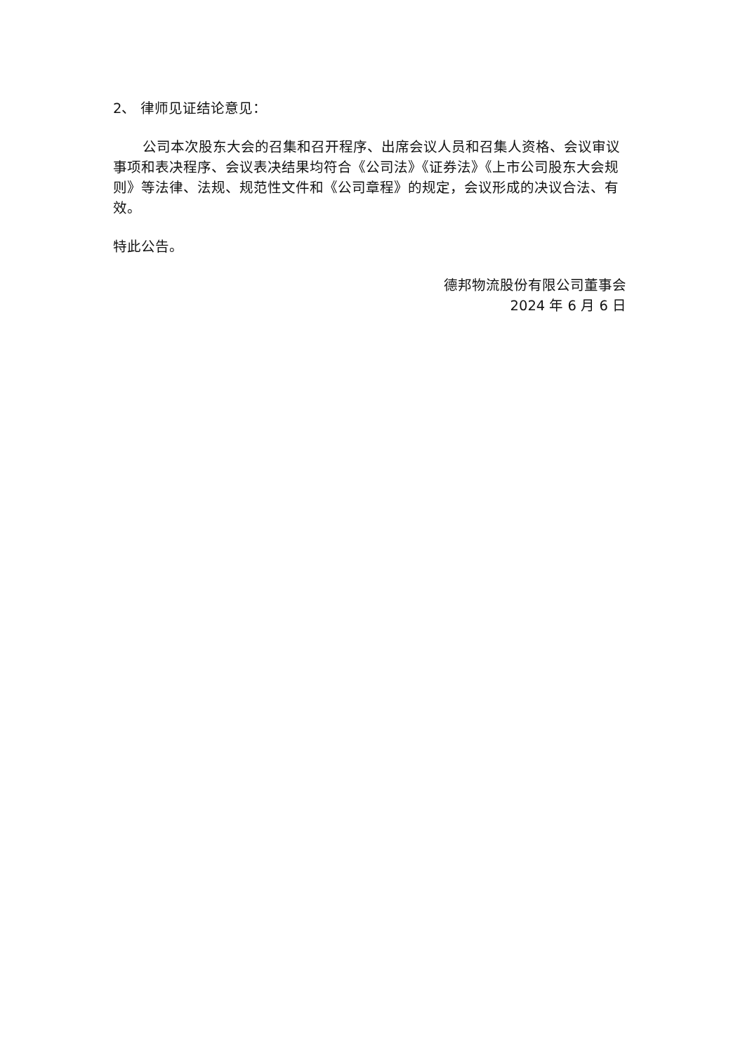2、 律师见证结论意见：
公司本次股东大会的召集和召开程序、出席会议人员和召集人资格、会议审议事项和表决程序、会议表决结果均符合《公司法》《证券法》《上市公司股东大会规则》等法律、法规、规范性文件和《公司章程》的规定，会议形成的决议合法、有效。
特此公告。
德邦物流股份有限公司董事会
2024 年 6 月 6 日